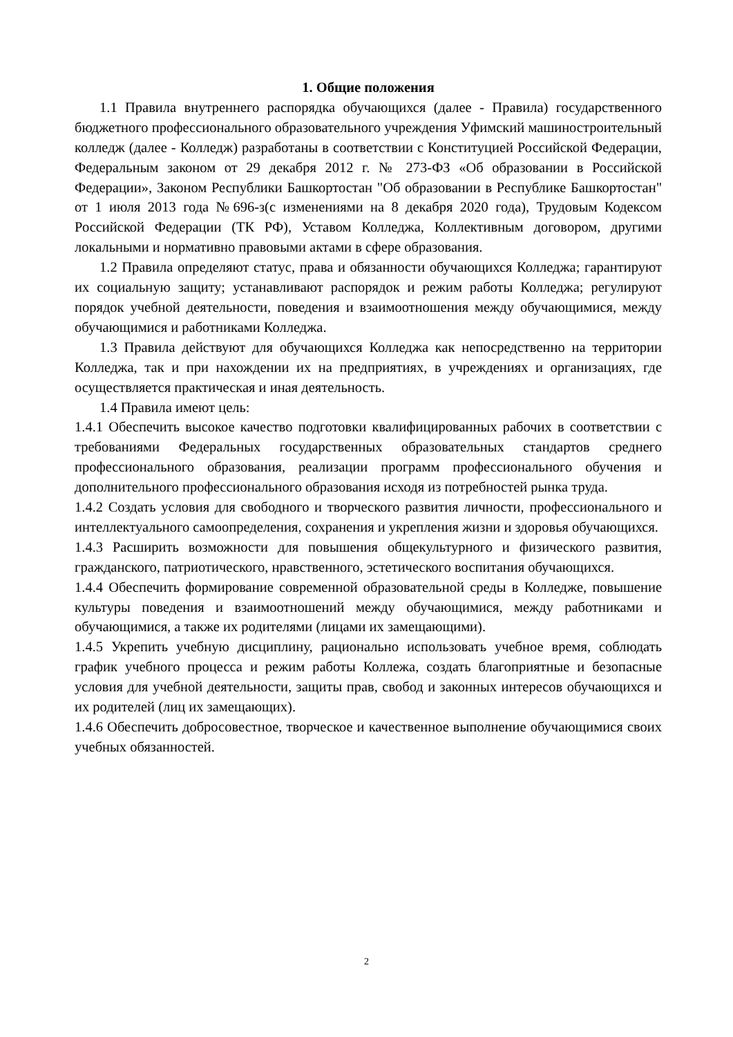1. Общие положения
1.1 Правила внутреннего распорядка обучающихся (далее - Правила) государственного бюджетного профессионального образовательного учреждения Уфимский машиностроительный колледж (далее - Колледж) разработаны в соответствии с Конституцией Российской Федерации, Федеральным законом от 29 декабря 2012 г. № 273-ФЗ «Об образовании в Российской Федерации», Законом Республики Башкортостан "Об образовании в Республике Башкортостан" от 1 июля 2013 года №696-з(с изменениями на 8 декабря 2020 года), Трудовым Кодексом Российской Федерации (ТК РФ), Уставом Колледжа, Коллективным договором, другими локальными и нормативно правовыми актами в сфере образования.
1.2 Правила определяют статус, права и обязанности обучающихся Колледжа; гарантируют их социальную защиту; устанавливают распорядок и режим работы Колледжа; регулируют порядок учебной деятельности, поведения и взаимоотношения между обучающимися, между обучающимися и работниками Колледжа.
1.3 Правила действуют для обучающихся Колледжа как непосредственно на территории Колледжа, так и при нахождении их на предприятиях, в учреждениях и организациях, где осуществляется практическая и иная деятельность.
1.4 Правила имеют цель:
1.4.1 Обеспечить высокое качество подготовки квалифицированных рабочих в соответствии с требованиями Федеральных государственных образовательных стандартов среднего профессионального образования, реализации программ профессионального обучения и дополнительного профессионального образования исходя из потребностей рынка труда.
1.4.2 Создать условия для свободного и творческого развития личности, профессионального и интеллектуального самоопределения, сохранения и укрепления жизни и здоровья обучающихся.
1.4.3 Расширить возможности для повышения общекультурного и физического развития, гражданского, патриотического, нравственного, эстетического воспитания обучающихся.
1.4.4 Обеспечить формирование современной образовательной среды в Колледже, повышение культуры поведения и взаимоотношений между обучающимися, между работниками и обучающимися, а также их родителями (лицами их замещающими).
1.4.5 Укрепить учебную дисциплину, рационально использовать учебное время, соблюдать график учебного процесса и режим работы Коллежа, создать благоприятные и безопасные условия для учебной деятельности, защиты прав, свобод и законных интересов обучающихся и их родителей (лиц их замещающих).
1.4.6 Обеспечить добросовестное, творческое и качественное выполнение обучающимися своих учебных обязанностей.
2